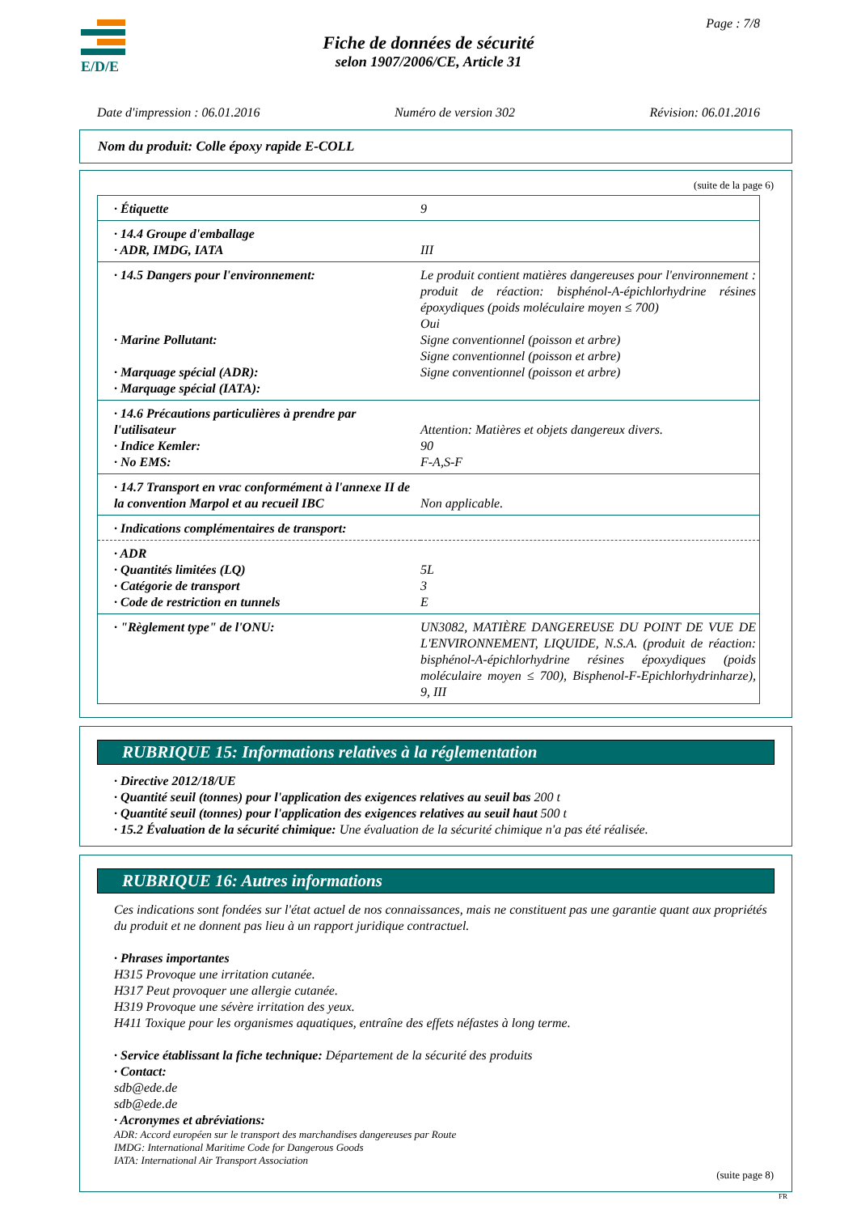E/D/E Page : 7/8
Fiche de données de sécurité
selon 1907/2006/CE, Article 31
Date d'impression : 06.01.2016 Numéro de version 302 Révision: 06.01.2016
Nom du produit: Colle époxy rapide E-COLL
(suite de la page 6)
| · Étiquette | 9 |
| · 14.4 Groupe d'emballage · ADR, IMDG, IATA | III |
| · 14.5 Dangers pour l'environnement: · Marine Pollutant: · Marquage spécial (ADR): · Marquage spécial (IATA): | Le produit contient matières dangereuses pour l'environnement : produit de réaction: bisphénol-A-épichlorhydrine résines époxydiques (poids moléculaire moyen ≤ 700) Oui Signe conventionnel (poisson et arbre) Signe conventionnel (poisson et arbre) Signe conventionnel (poisson et arbre) |
| · 14.6 Précautions particulières à prendre par l'utilisateur · Indice Kemler: · No EMS: | Attention: Matières et objets dangereux divers. 90 F-A,S-F |
| · 14.7 Transport en vrac conformément à l'annexe II de la convention Marpol et au recueil IBC | Non applicable. |
| · Indications complémentaires de transport: | |
| · ADR · Quantités limitées (LQ) · Catégorie de transport · Code de restriction en tunnels | 5L 3 E |
| · "Règlement type" de l'ONU: | UN3082, MATIÈRE DANGEREUSE DU POINT DE VUE DE L'ENVIRONNEMENT, LIQUIDE, N.S.A. (produit de réaction: bisphénol-A-épichlorhydrine résines époxydiques (poids moléculaire moyen ≤ 700), Bisphenol-F-Epichlorhydrinharze), 9, III |
RUBRIQUE 15: Informations relatives à la réglementation
· Directive 2012/18/UE
· Quantité seuil (tonnes) pour l'application des exigences relatives au seuil bas 200 t
· Quantité seuil (tonnes) pour l'application des exigences relatives au seuil haut 500 t
· 15.2 Évaluation de la sécurité chimique: Une évaluation de la sécurité chimique n'a pas été réalisée.
RUBRIQUE 16: Autres informations
Ces indications sont fondées sur l'état actuel de nos connaissances, mais ne constituent pas une garantie quant aux propriétés du produit et ne donnent pas lieu à un rapport juridique contractuel.
· Phrases importantes
H315 Provoque une irritation cutanée.
H317 Peut provoquer une allergie cutanée.
H319 Provoque une sévère irritation des yeux.
H411 Toxique pour les organismes aquatiques, entraîne des effets néfastes à long terme.
· Service établissant la fiche technique: Département de la sécurité des produits
· Contact:
sdb@ede.de
sdb@ede.de
· Acronymes et abréviations:
ADR: Accord européen sur le transport des marchandises dangereuses par Route
IMDG: International Maritime Code for Dangerous Goods
IATA: International Air Transport Association
(suite page 8)
FR